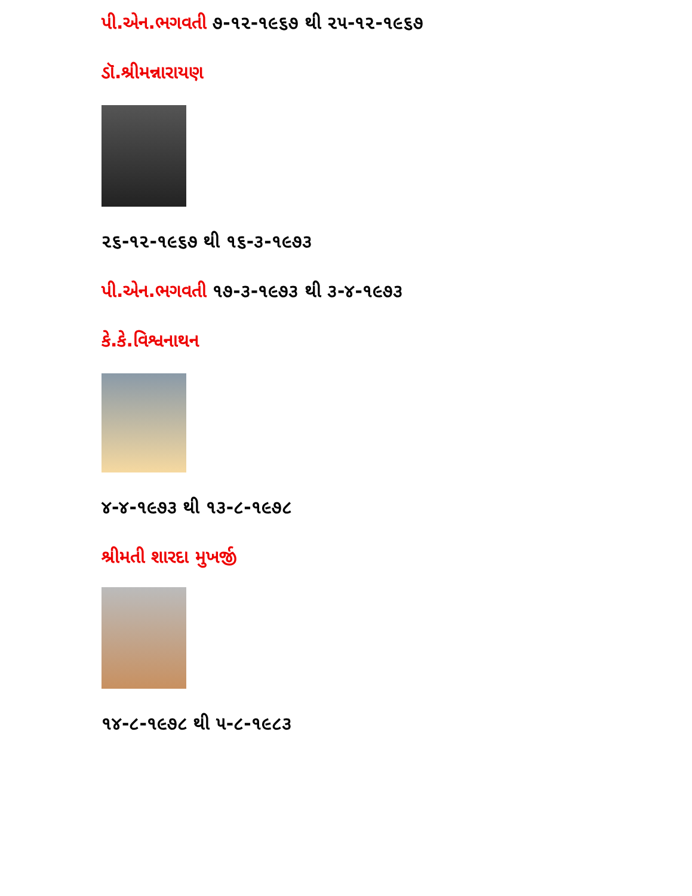પી.એન.ભગવતી ૭-૧૨-૧૯૬૭ થી ૨૫-૧૨-૧૯૬૭
ડૉ.શ્રીમન્નારાયણ
૨૬-૧૨-૧૯૬૭ થી ૧૬-૩-૧૯૭૩
પી.એન.ભગવતી ૧૭-૩-૧૯૭૩ થી ૩-૪-૧૯૭૩
કે.કે.વિશ્વનાથન
૪-૪-૧૯૭૩ થી ૧૩-૮-૧૯૭૮
શ્રીમતી શારદા મુખર્જી
૧૪-૮-૧૯૭૮ થી ૫-૮-૧૯૮૩